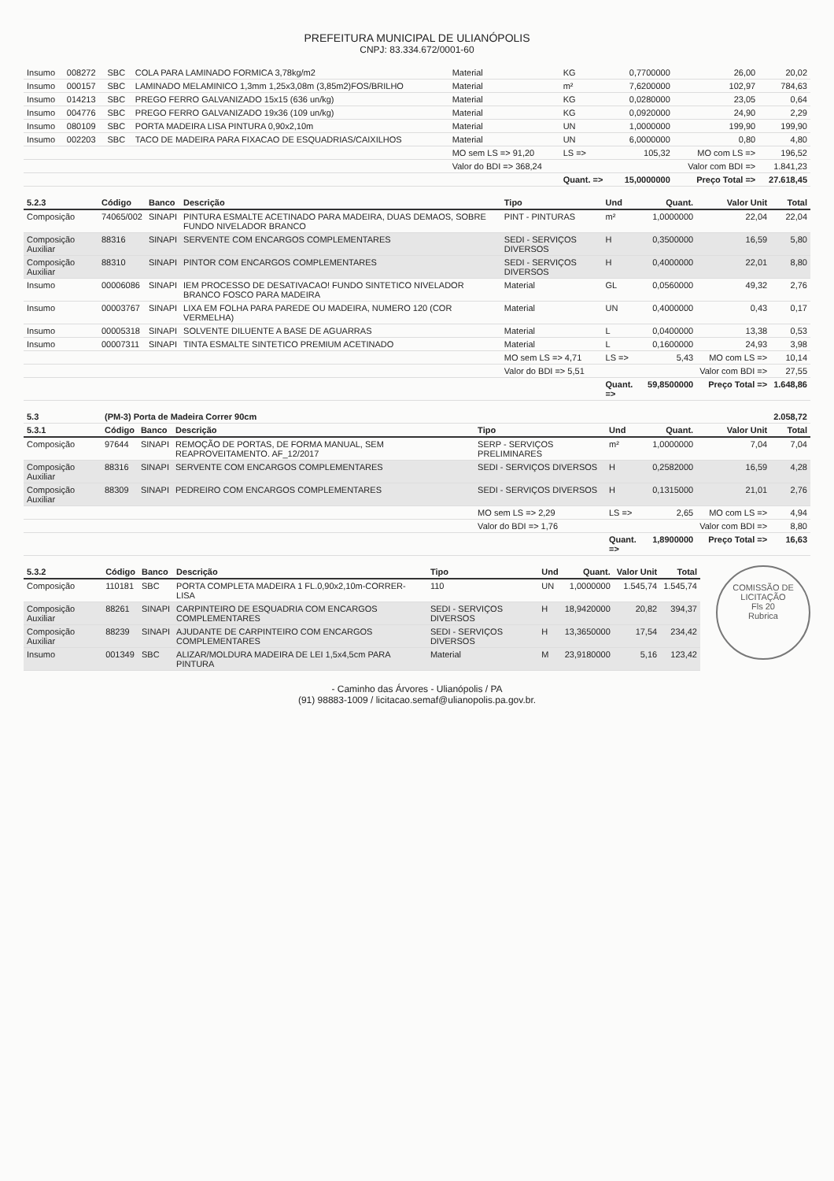PREFEITURA MUNICIPAL DE ULIANÓPOLIS
CNPJ: 83.334.672/0001-60
| Insumo | 008272 | SBC | COLA PARA LAMINADO FORMICA 3,78kg/m2 | Material | KG | 0,7700000 | 26,00 | 20,02 |
| Insumo | 000157 | SBC | LAMINADO MELAMINICO 1,3mm 1,25x3,08m (3,85m2)FOS/BRILHO | Material | m² | 7,6200000 | 102,97 | 784,63 |
| Insumo | 014213 | SBC | PREGO FERRO GALVANIZADO 15x15 (636 un/kg) | Material | KG | 0,0280000 | 23,05 | 0,64 |
| Insumo | 004776 | SBC | PREGO FERRO GALVANIZADO 19x36 (109 un/kg) | Material | KG | 0,0920000 | 24,90 | 2,29 |
| Insumo | 080109 | SBC | PORTA MADEIRA LISA PINTURA 0,90x2,10m | Material | UN | 1,0000000 | 199,90 | 199,90 |
| Insumo | 002203 | SBC | TACO DE MADEIRA PARA FIXACAO DE ESQUADRIAS/CAIXILHOS | Material | UN | 6,0000000 | 0,80 | 4,80 |
| | | | | MO sem LS => 91,20 | LS => | 105,32 | MO com LS => | 196,52 |
| | | | | Valor do BDI => 368,24 | | | Valor com BDI => | 1.841,23 |
| | | | | | Quant. => | 15,0000000 | Preço Total => | 27.618,45 |
| 5.2.3 | Código | Banco | Descrição | Tipo | Und | Quant. | Valor Unit | Total |
| --- | --- | --- | --- | --- | --- | --- | --- | --- |
| Composição | 74065/002 | SINAPI | PINTURA ESMALTE ACETINADO PARA MADEIRA, DUAS DEMAOS, SOBRE FUNDO NIVELADOR BRANCO | PINT - PINTURAS | m² | 1,0000000 | 22,04 | 22,04 |
| Composição Auxiliar | 88316 | SINAPI | SERVENTE COM ENCARGOS COMPLEMENTARES | SEDI - SERVIÇOS DIVERSOS | H | 0,3500000 | 16,59 | 5,80 |
| Composição Auxiliar | 88310 | SINAPI | PINTOR COM ENCARGOS COMPLEMENTARES | SEDI - SERVIÇOS DIVERSOS | H | 0,4000000 | 22,01 | 8,80 |
| Insumo | 00006086 | SINAPI | IEM PROCESSO DE DESATIVACAO! FUNDO SINTETICO NIVELADOR BRANCO FOSCO PARA MADEIRA | Material | GL | 0,0560000 | 49,32 | 2,76 |
| Insumo | 00003767 | SINAPI | LIXA EM FOLHA PARA PAREDE OU MADEIRA, NUMERO 120 (COR VERMELHA) | Material | UN | 0,4000000 | 0,43 | 0,17 |
| Insumo | 00005318 | SINAPI | SOLVENTE DILUENTE A BASE DE AGUARRAS | Material | L | 0,0400000 | 13,38 | 0,53 |
| Insumo | 00007311 | SINAPI | TINTA ESMALTE SINTETICO PREMIUM ACETINADO | Material | L | 0,1600000 | 24,93 | 3,98 |
| | | | | MO sem LS => 4,71 | LS => | 5,43 | MO com LS => | 10,14 |
| | | | | Valor do BDI => 5,51 | | | Valor com BDI => | 27,55 |
| | | | | | Quant. => | 59,8500000 | Preço Total => | 1.648,86 |
| 5.3 | (PM-3) Porta de Madeira Correr 90cm | | | | | | | 2.058,72 |
| 5.3.1 | Código | Banco | Descrição | Tipo | Und | Quant. | Valor Unit | Total |
| Composição | 97644 | SINAPI | REMOÇÃO DE PORTAS, DE FORMA MANUAL, SEM REAPROVEITAMENTO. AF_12/2017 | SERP - SERVIÇOS PRELIMINARES | m² | 1,0000000 | 7,04 | 7,04 |
| Composição Auxiliar | 88316 | SINAPI | SERVENTE COM ENCARGOS COMPLEMENTARES | SEDI - SERVIÇOS DIVERSOS | H | 0,2582000 | 16,59 | 4,28 |
| Composição Auxiliar | 88309 | SINAPI | PEDREIRO COM ENCARGOS COMPLEMENTARES | SEDI - SERVIÇOS DIVERSOS | H | 0,1315000 | 21,01 | 2,76 |
| | | | | MO sem LS => 2,29 | LS => | 2,65 | MO com LS => | 4,94 |
| | | | | Valor do BDI => 1,76 | | | Valor com BDI => | 8,80 |
| | | | | | Quant. => | 1,8900000 | Preço Total => | 16,63 |
COMISSÃO DE LICITAÇÃO
Fls 20
Rubrica
| 5.3.2 | Código | Banco | Descrição | Tipo | Und | Quant. | Valor Unit | Total |
| --- | --- | --- | --- | --- | --- | --- | --- | --- |
| Composição | 110181 | SBC | PORTA COMPLETA MADEIRA 1 FL.0,90x2,10m-CORRER-LISA | 110 | UN | 1,0000000 | 1.545,74 | 1.545,74 |
| Composição Auxiliar | 88261 | SINAPI | CARPINTEIRO DE ESQUADRIA COM ENCARGOS COMPLEMENTARES | SEDI - SERVIÇOS DIVERSOS | H | 18,9420000 | 20,82 | 394,37 |
| Composição Auxiliar | 88239 | SINAPI | AJUDANTE DE CARPINTEIRO COM ENCARGOS COMPLEMENTARES | SEDI - SERVIÇOS DIVERSOS | H | 13,3650000 | 17,54 | 234,42 |
| Insumo | 001349 | SBC | ALIZAR/MOLDURA MADEIRA DE LEI 1,5x4,5cm PARA PINTURA | Material | M | 23,9180000 | 5,16 | 123,42 |
- Caminho das Árvores - Ulianópolis / PA
(91) 98883-1009 / licitacao.semaf@ulianopolis.pa.gov.br.